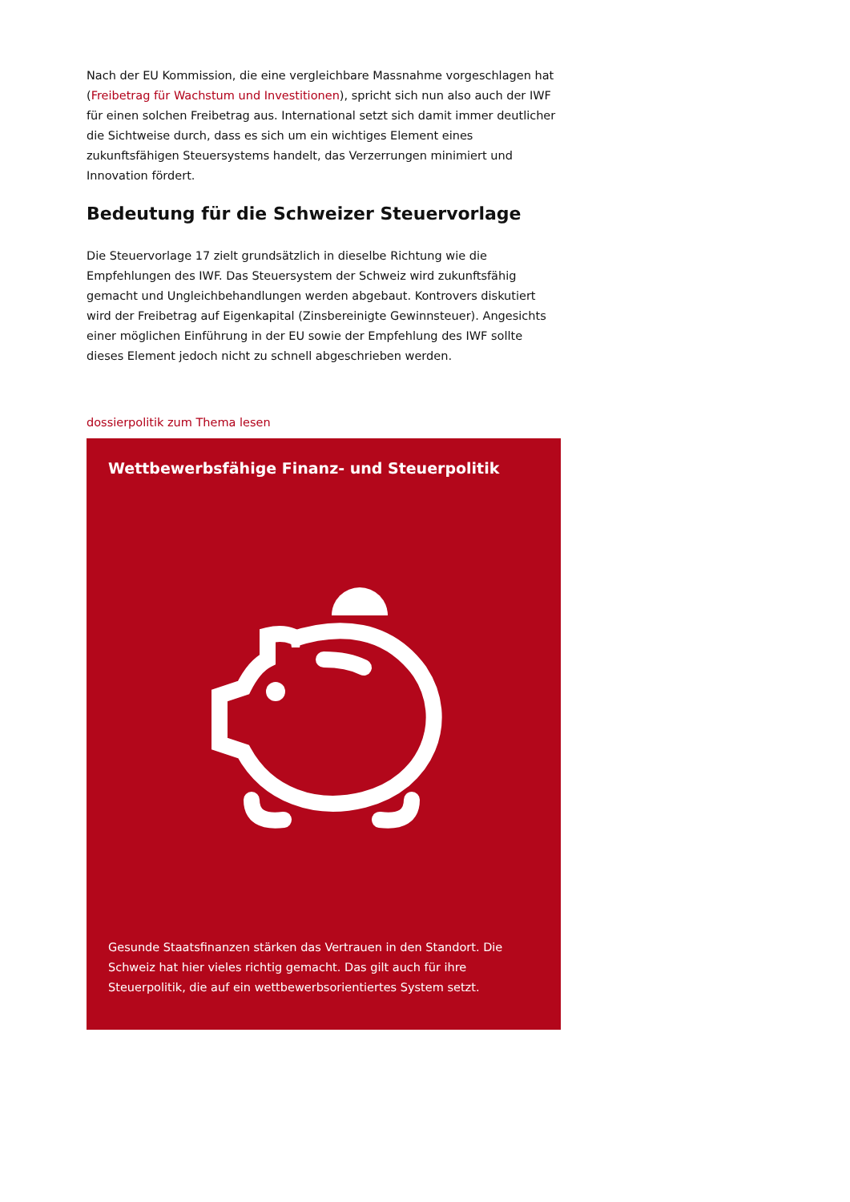Nach der EU Kommission, die eine vergleichbare Massnahme vorgeschlagen hat (Freibetrag für Wachstum und Investitionen), spricht sich nun also auch der IWF für einen solchen Freibetrag aus. International setzt sich damit immer deutlicher die Sichtweise durch, dass es sich um ein wichtiges Element eines zukunftsfähigen Steuersystems handelt, das Verzerrungen minimiert und Innovation fördert.
Bedeutung für die Schweizer Steuervorlage
Die Steuervorlage 17 zielt grundsätzlich in dieselbe Richtung wie die Empfehlungen des IWF. Das Steuersystem der Schweiz wird zukunftsfähig gemacht und Ungleichbehandlungen werden abgebaut. Kontrovers diskutiert wird der Freibetrag auf Eigenkapital (Zinsbereinigte Gewinnsteuer). Angesichts einer möglichen Einführung in der EU sowie der Empfehlung des IWF sollte dieses Element jedoch nicht zu schnell abgeschrieben werden.
dossierpolitik zum Thema lesen
Wettbewerbsfähige Finanz- und Steuerpolitik
Gesunde Staatsfinanzen stärken das Vertrauen in den Standort. Die Schweiz hat hier vieles richtig gemacht. Das gilt auch für ihre Steuerpolitik, die auf ein wettbewerbsorientiertes System setzt.